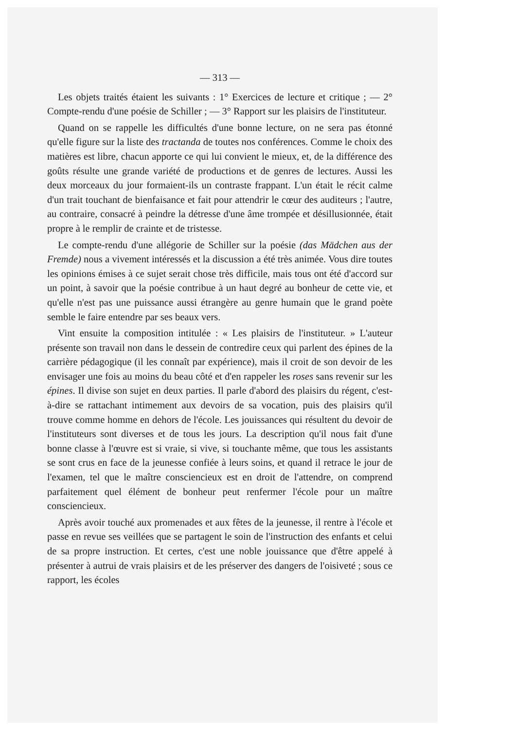— 313 —
Les objets traités étaient les suivants : 1° Exercices de lecture et critique ; — 2° Compte-rendu d'une poésie de Schiller ; — 3° Rapport sur les plaisirs de l'instituteur.
Quand on se rappelle les difficultés d'une bonne lecture, on ne sera pas étonné qu'elle figure sur la liste des tractanda de toutes nos conférences. Comme le choix des matières est libre, chacun apporte ce qui lui convient le mieux, et, de la différence des goûts résulte une grande variété de productions et de genres de lectures. Aussi les deux morceaux du jour formaient-ils un contraste frappant. L'un était le récit calme d'un trait touchant de bienfaisance et fait pour attendrir le cœur des auditeurs ; l'autre, au contraire, consacré à peindre la détresse d'une âme trompée et désillusionnée, était propre à le remplir de crainte et de tristesse.
Le compte-rendu d'une allégorie de Schiller sur la poésie (das Mädchen aus der Fremde) nous a vivement intéressés et la discussion a été très animée. Vous dire toutes les opinions émises à ce sujet serait chose très difficile, mais tous ont été d'accord sur un point, à savoir que la poésie contribue à un haut degré au bonheur de cette vie, et qu'elle n'est pas une puissance aussi étrangère au genre humain que le grand poète semble le faire entendre par ses beaux vers.
Vint ensuite la composition intitulée : « Les plaisirs de l'instituteur. » L'auteur présente son travail non dans le dessein de contredire ceux qui parlent des épines de la carrière pédagogique (il les connaît par expérience), mais il croit de son devoir de les envisager une fois au moins du beau côté et d'en rappeler les roses sans revenir sur les épines. Il divise son sujet en deux parties. Il parle d'abord des plaisirs du régent, c'est-à-dire se rattachant intimement aux devoirs de sa vocation, puis des plaisirs qu'il trouve comme homme en dehors de l'école. Les jouissances qui résultent du devoir de l'instituteurs sont diverses et de tous les jours. La description qu'il nous fait d'une bonne classe à l'œuvre est si vraie, si vive, si touchante même, que tous les assistants se sont crus en face de la jeunesse confiée à leurs soins, et quand il retrace le jour de l'examen, tel que le maître consciencieux est en droit de l'attendre, on comprend parfaitement quel élément de bonheur peut renfermer l'école pour un maître consciencieux.
Après avoir touché aux promenades et aux fêtes de la jeunesse, il rentre à l'école et passe en revue ses veillées que se partagent le soin de l'instruction des enfants et celui de sa propre instruction. Et certes, c'est une noble jouissance que d'être appelé à présenter à autrui de vrais plaisirs et de les préserver des dangers de l'oisiveté ; sous ce rapport, les écoles